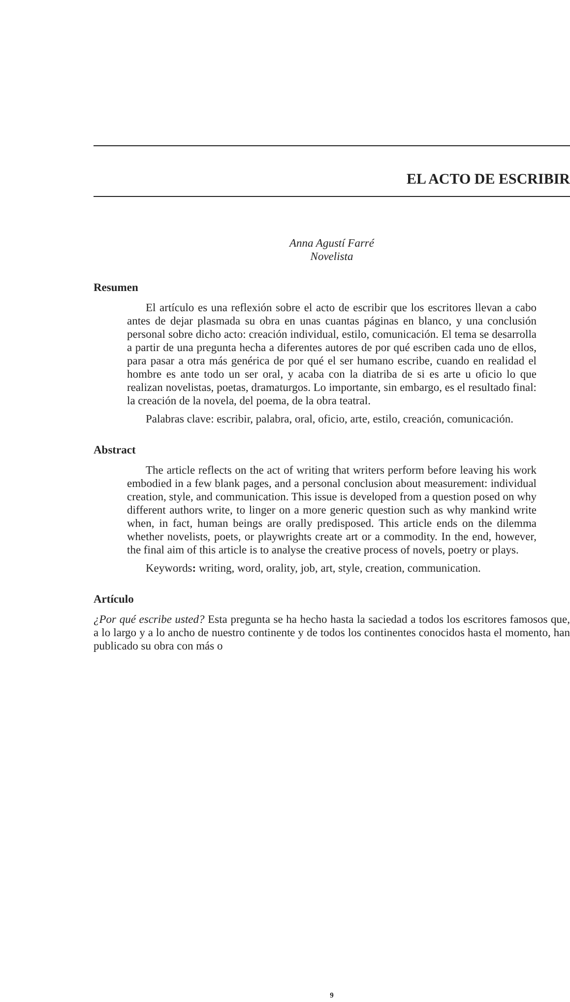EL ACTO DE ESCRIBIR
Anna Agustí Farré
Novelista
Resumen
El artículo es una reflexión sobre el acto de escribir que los escritores llevan a cabo antes de dejar plasmada su obra en unas cuantas páginas en blanco, y una conclusión personal sobre dicho acto: creación individual, estilo, comunicación. El tema se desarrolla a partir de una pregunta hecha a diferentes autores de por qué escriben cada uno de ellos, para pasar a otra más genérica de por qué el ser humano escribe, cuando en realidad el hombre es ante todo un ser oral, y acaba con la diatriba de si es arte u oficio lo que realizan novelistas, poetas, dramaturgos. Lo importante, sin embargo, es el resultado final: la creación de la novela, del poema, de la obra teatral.
Palabras clave: escribir, palabra, oral, oficio, arte, estilo, creación, comunicación.
Abstract
The article reflects on the act of writing that writers perform before leaving his work embodied in a few blank pages, and a personal conclusion about measurement: individual creation, style, and communication. This issue is developed from a question posed on why different authors write, to linger on a more generic question such as why mankind write when, in fact, human beings are orally predisposed. This article ends on the dilemma whether novelists, poets, or playwrights create art or a commodity. In the end, however, the final aim of this article is to analyse the creative process of novels, poetry or plays.
Keywords: writing, word, orality, job, art, style, creation, communication.
Artículo
¿Por qué escribe usted? Esta pregunta se ha hecho hasta la saciedad a todos los escritores famosos que, a lo largo y a lo ancho de nuestro continente y de todos los continentes conocidos hasta el momento, han publicado su obra con más o
9